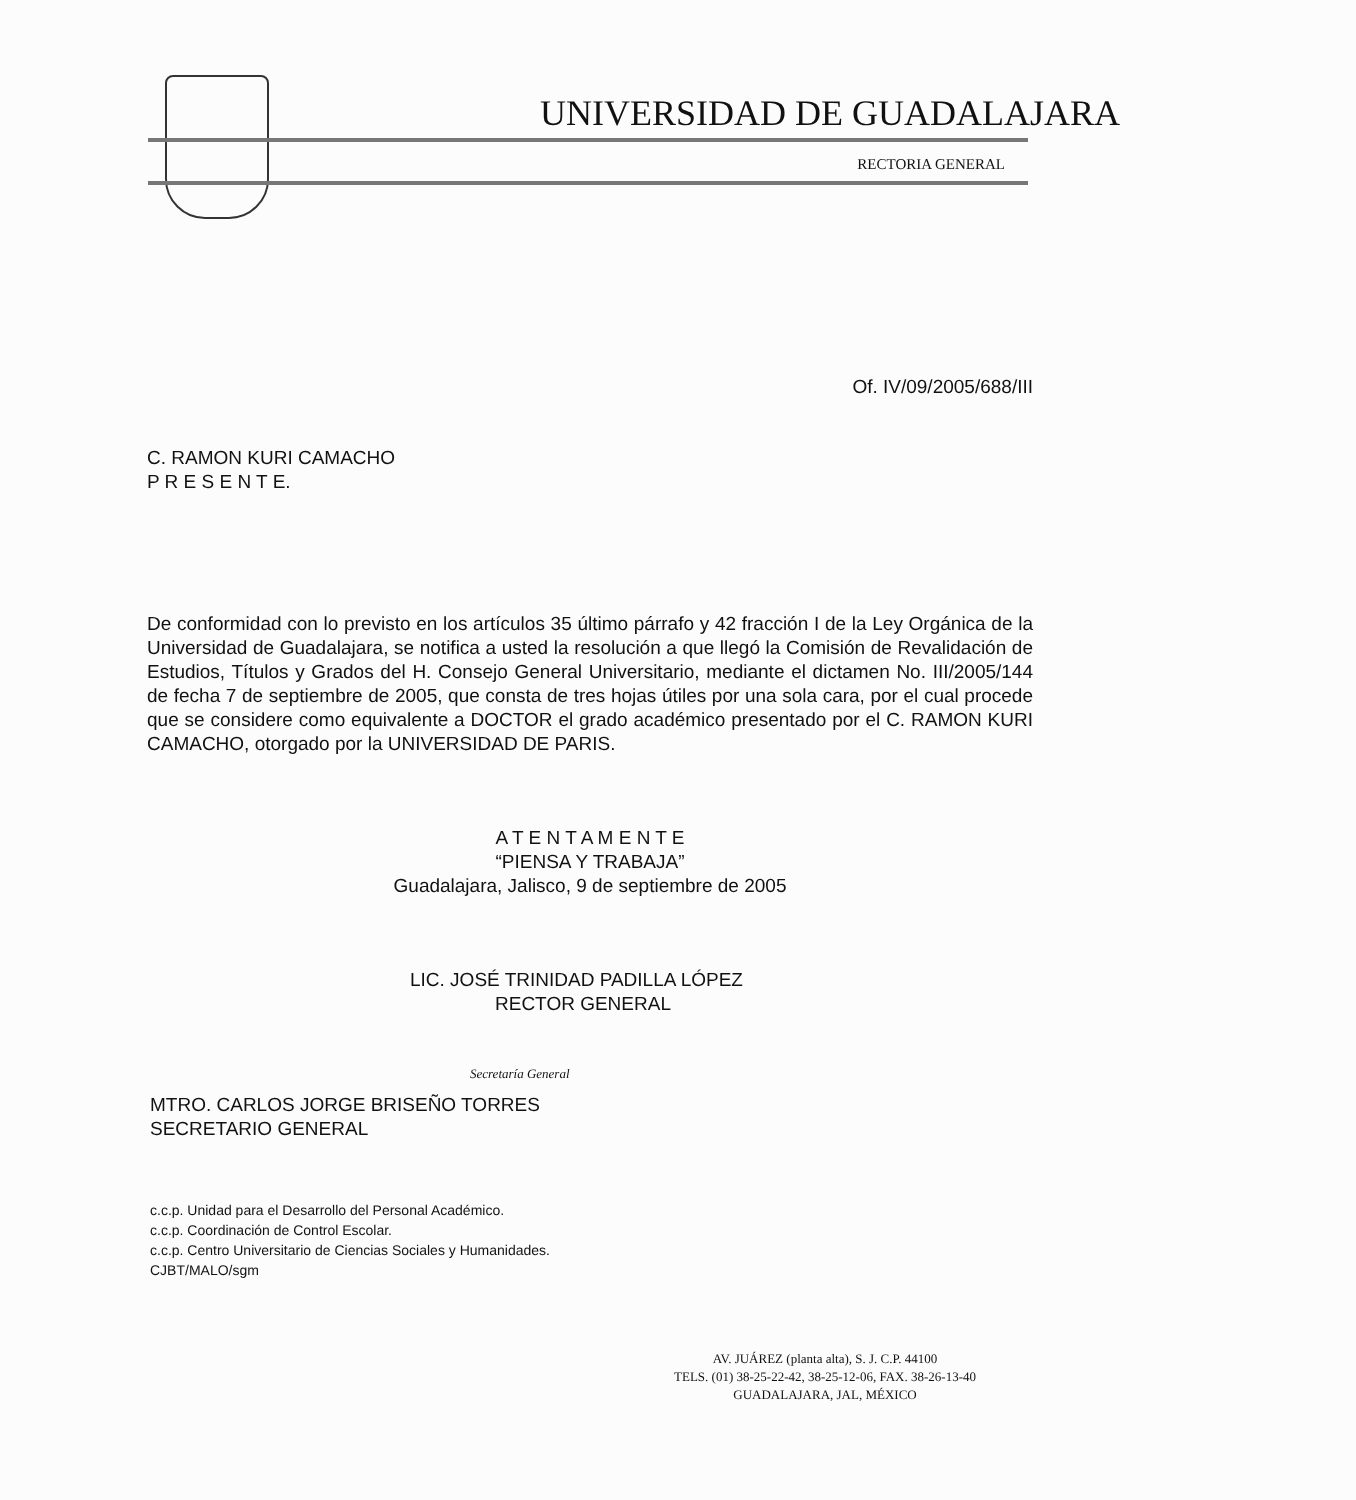UNIVERSIDAD DE GUADALAJARA
RECTORIA GENERAL
Of. IV/09/2005/688/III
C. RAMON KURI CAMACHO
P R E S E N T E.
De conformidad con lo previsto en los artículos 35 último párrafo y 42 fracción I de la Ley Orgánica de la Universidad de Guadalajara, se notifica a usted la resolución a que llegó la Comisión de Revalidación de Estudios, Títulos y Grados del H. Consejo General Universitario, mediante el dictamen No. III/2005/144 de fecha 7 de septiembre de 2005, que consta de tres hojas útiles por una sola cara, por el cual procede que se considere como equivalente a DOCTOR el grado académico presentado por el C. RAMON KURI CAMACHO, otorgado por la UNIVERSIDAD DE PARIS.
A T E N T A M E N T E
“PIENSA Y TRABAJA”
Guadalajara, Jalisco, 9 de septiembre de 2005
LIC. JOSÉ TRINIDAD PADILLA LÓPEZ
RECTOR GENERAL
Secretaría General
MTRO. CARLOS JORGE BRISEÑO TORRES
SECRETARIO GENERAL
c.c.p. Unidad para el Desarrollo del Personal Académico.
c.c.p. Coordinación de Control Escolar.
c.c.p. Centro Universitario de Ciencias Sociales y Humanidades.
CJBT/MALO/sgm
AV. JUÁREZ (planta alta), S. J. C.P. 44100
TELS. (01) 38-25-22-42, 38-25-12-06, FAX. 38-26-13-40
GUADALAJARA, JAL, MÉXICO